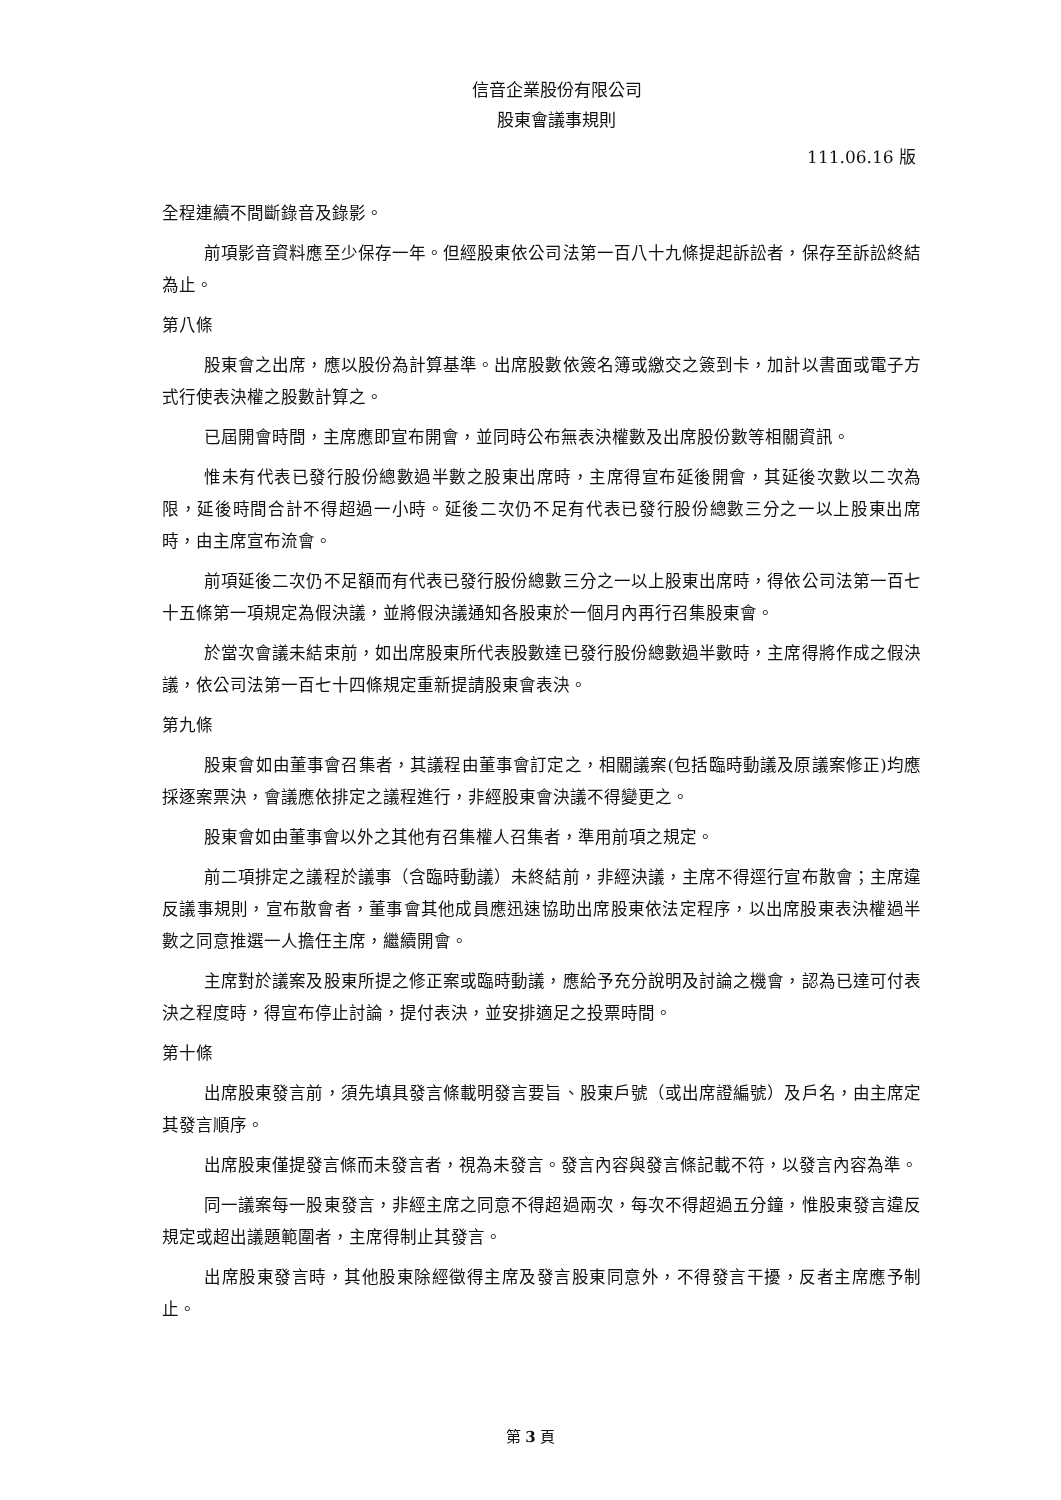信音企業股份有限公司
股東會議事規則
111.06.16 版
全程連續不間斷錄音及錄影。
前項影音資料應至少保存一年。但經股東依公司法第一百八十九條提起訴訟者，保存至訴訟終結為止。
第八條
股東會之出席，應以股份為計算基準。出席股數依簽名簿或繳交之簽到卡，加計以書面或電子方式行使表決權之股數計算之。
已屆開會時間，主席應即宣布開會，並同時公布無表決權數及出席股份數等相關資訊。
惟未有代表已發行股份總數過半數之股東出席時，主席得宣布延後開會，其延後次數以二次為限，延後時間合計不得超過一小時。延後二次仍不足有代表已發行股份總數三分之一以上股東出席時，由主席宣布流會。
前項延後二次仍不足額而有代表已發行股份總數三分之一以上股東出席時，得依公司法第一百七十五條第一項規定為假決議，並將假決議通知各股東於一個月內再行召集股東會。
於當次會議未結束前，如出席股東所代表股數達已發行股份總數過半數時，主席得將作成之假決議，依公司法第一百七十四條規定重新提請股東會表決。
第九條
股東會如由董事會召集者，其議程由董事會訂定之，相關議案(包括臨時動議及原議案修正)均應採逐案票決，會議應依排定之議程進行，非經股東會決議不得變更之。
股東會如由董事會以外之其他有召集權人召集者，準用前項之規定。
前二項排定之議程於議事（含臨時動議）未終結前，非經決議，主席不得逕行宣布散會；主席違反議事規則，宣布散會者，董事會其他成員應迅速協助出席股東依法定程序，以出席股東表決權過半數之同意推選一人擔任主席，繼續開會。
主席對於議案及股東所提之修正案或臨時動議，應給予充分說明及討論之機會，認為已達可付表決之程度時，得宣布停止討論，提付表決，並安排適足之投票時間。
第十條
出席股東發言前，須先填具發言條載明發言要旨、股東戶號（或出席證編號）及戶名，由主席定其發言順序。
出席股東僅提發言條而未發言者，視為未發言。發言內容與發言條記載不符，以發言內容為準。
同一議案每一股東發言，非經主席之同意不得超過兩次，每次不得超過五分鐘，惟股東發言違反規定或超出議題範圍者，主席得制止其發言。
出席股東發言時，其他股東除經徵得主席及發言股東同意外，不得發言干擾，反者主席應予制止。
第 3 頁